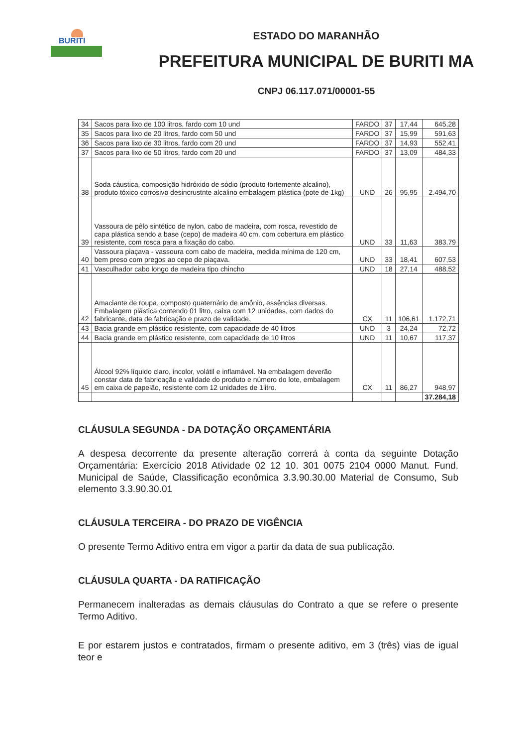BURITI
ESTADO DO MARANHÃO
PREFEITURA MUNICIPAL DE BURITI MA
CNPJ 06.117.071/00001-55
| 34 | Sacos para lixo de 100 litros, fardo com 10 und | FARDO | 37 | 17,44 | 645,28 |
| 35 | Sacos para lixo de 20 litros, fardo com 50 und | FARDO | 37 | 15,99 | 591,63 |
| 36 | Sacos para lixo de 30 litros, fardo com 20 und | FARDO | 37 | 14,93 | 552,41 |
| 37 | Sacos para lixo de 50 litros, fardo com 20 und | FARDO | 37 | 13,09 | 484,33 |
| 38 | Soda cáustica, composição hidróxido de sódio (produto fortemente alcalino), produto tóxico corrosivo desincrustnte alcalino embalagem plástica (pote de 1kg) | UND | 26 | 95,95 | 2.494,70 |
| 39 | Vassoura de pêlo sintético de nylon, cabo de madeira, com rosca, revestido de capa plástica sendo a base (cepo) de madeira 40 cm, com cobertura em plástico resistente, com rosca para a fixação do cabo. | UND | 33 | 11,63 | 383,79 |
| 40 | Vassoura piaçava - vassoura com cabo de madeira, medida mínima de 120 cm, bem preso com pregos ao cepo de piaçava. | UND | 33 | 18,41 | 607,53 |
| 41 | Vasculhador cabo longo de madeira tipo chincho | UND | 18 | 27,14 | 488,52 |
| 42 | Amaciante de roupa, composto quaternário de amônio, essências diversas. Embalagem plástica contendo 01 litro, caixa com 12 unidades, com dados do fabricante, data de fabricação e prazo de validade. | CX | 11 | 106,61 | 1.172,71 |
| 43 | Bacia grande em plástico resistente, com capacidade de 40 litros | UND | 3 | 24,24 | 72,72 |
| 44 | Bacia grande em plástico resistente, com capacidade de 10 litros | UND | 11 | 10,67 | 117,37 |
| 45 | Álcool 92% líquido claro, incolor, volátil e inflamável. Na embalagem deverão constar data de fabricação e validade do produto e número do lote, embalagem em caixa de papelão, resistente com 12 unidades de 1litro. | CX | 11 | 86,27 | 948,97 |
| | | | | | 37.284,18 |
CLÁUSULA SEGUNDA - DA DOTAÇÃO ORÇAMENTÁRIA
A despesa decorrente da presente alteração correrá à conta da seguinte Dotação Orçamentária: Exercício 2018 Atividade 02 12 10. 301 0075 2104 0000 Manut. Fund. Municipal de Saúde, Classificação econômica 3.3.90.30.00 Material de Consumo, Sub elemento 3.3.90.30.01
CLÁUSULA TERCEIRA - DO PRAZO DE VIGÊNCIA
O presente Termo Aditivo entra em vigor a partir da data de sua publicação.
CLÁUSULA QUARTA - DA RATIFICAÇÃO
Permanecem inalteradas as demais cláusulas do Contrato a que se refere o presente Termo Aditivo.
E por estarem justos e contratados, firmam o presente aditivo, em 3 (três) vias de igual teor e